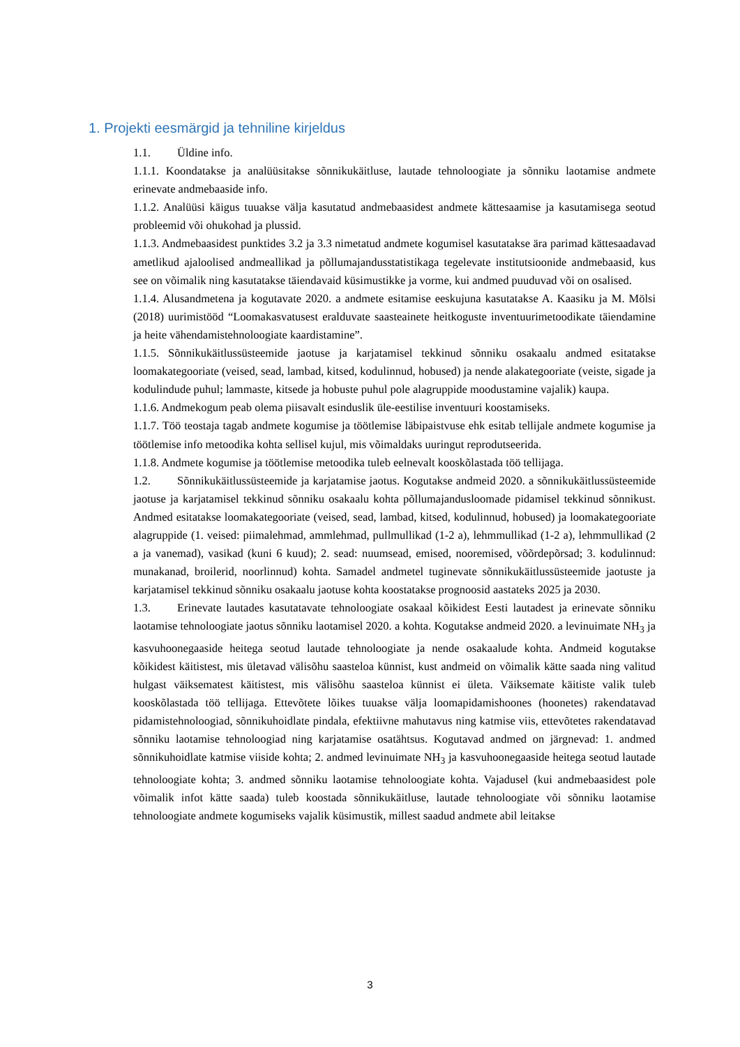1. Projekti eesmärgid ja tehniline kirjeldus
1.1. Üldine info.
1.1.1. Koondatakse ja analüüsitakse sõnnikukäitluse, lautade tehnoloogiate ja sõnniku laotamise andmete erinevate andmebaaside info.
1.1.2. Analüüsi käigus tuuakse välja kasutatud andmebaasidest andmete kättesaamise ja kasutamisega seotud probleemid või ohukohad ja plussid.
1.1.3. Andmebaasidest punktides 3.2 ja 3.3 nimetatud andmete kogumisel kasutatakse ära parimad kättesaadavad ametlikud ajaloolised andmeallikad ja põllumajandusstatistikaga tegelevate institutsioonide andmebaasid, kus see on võimalik ning kasutatakse täiendavaid küsimustikke ja vorme, kui andmed puuduvad või on osalised.
1.1.4. Alusandmetena ja kogutavate 2020. a andmete esitamise eeskujuna kasutatakse A. Kaasiku ja M. Mölsi (2018) uurimistööd “Loomakasvatusest eralduvate saasteainete heitkoguste inventuurimetoodikate täiendamine ja heite vähendamistehnoloogiate kaardistamine”.
1.1.5. Sõnnikukäitlussüsteemide jaotuse ja karjatamisel tekkinud sõnniku osakaalu andmed esitatakse loomakategooriate (veised, sead, lambad, kitsed, kodulinnud, hobused) ja nende alakategooriate (veiste, sigade ja kodulindude puhul; lammaste, kitsede ja hobuste puhul pole alagruppide moodustamine vajalik) kaupa.
1.1.6. Andmekogum peab olema piisavalt esinduslik üle-eestilise inventuuri koostamiseks.
1.1.7. Töö teostaja tagab andmete kogumise ja töötlemise läbipaistvuse ehk esitab tellijale andmete kogumise ja töötlemise info metoodika kohta sellisel kujul, mis võimaldaks uuringut reprodutseerida.
1.1.8. Andmete kogumise ja töötlemise metoodika tuleb eelnevalt kooskõlastada töö tellijaga.
1.2. Sõnnikukäitlussüsteemide ja karjatamise jaotus. Kogutakse andmeid 2020. a sõnnikukäitlussüsteemide jaotuse ja karjatamisel tekkinud sõnniku osakaalu kohta põllumajandusloomade pidamisel tekkinud sõnnikust. Andmed esitatakse loomakategooriate (veised, sead, lambad, kitsed, kodulinnud, hobused) ja loomakategooriate alagruppide (1. veised: piimalehmad, ammlehmad, pullmullikad (1-2 a), lehmmullikad (1-2 a), lehmmullikad (2 a ja vanemad), vasikad (kuni 6 kuud); 2. sead: nuumsead, emised, nooremised, võõrdepõrsad; 3. kodulinnud: munakanad, broilerid, noorlinnud) kohta. Samadel andmetel tuginevate sõnnikukäitlussüsteemide jaotuste ja karjatamisel tekkinud sõnniku osakaalu jaotuse kohta koostatakse prognoosid aastateks 2025 ja 2030.
1.3. Erinevate lautades kasutatavate tehnoloogiate osakaal kõikidest Eesti lautadest ja erinevate sõnniku laotamise tehnoloogiate jaotus sõnniku laotamisel 2020. a kohta. Kogutakse andmeid 2020. a levinuimate NH<sub>3</sub> ja kasvuhoonegaaside heitega seotud lautade tehnoloogiate ja nende osakaalude kohta. Andmeid kogutakse kõikidest käitistest, mis ületavad välisõhu saasteloa künnist, kust andmeid on võimalik kätte saada ning valitud hulgast väiksematest käitistest, mis välisõhu saasteloa künnist ei ületa. Väiksemate käitiste valik tuleb kooskõlastada töö tellijaga. Ettevõtete lõikes tuuakse välja loomapidamishoones (hoonetes) rakendatavad pidamistehnoloogiad, sõnnikuhoidlate pindala, efektiivne mahutavus ning katmise viis, ettevõtetes rakendatavad sõnniku laotamise tehnoloogiad ning karjatamise osatähtsus. Kogutavad andmed on järgnevad: 1. andmed sõnnikuhoidlate katmise viiside kohta; 2. andmed levinuimate NH<sub>3</sub> ja kasvuhoonegaaside heitega seotud lautade tehnoloogiate kohta; 3. andmed sõnniku laotamise tehnoloogiate kohta. Vajadusel (kui andmebaasidest pole võimalik infot kätte saada) tuleb koostada sõnnikukäitluse, lautade tehnoloogiate või sõnniku laotamise tehnoloogiate andmete kogumiseks vajalik küsimustik, millest saadud andmete abil leitakse
3